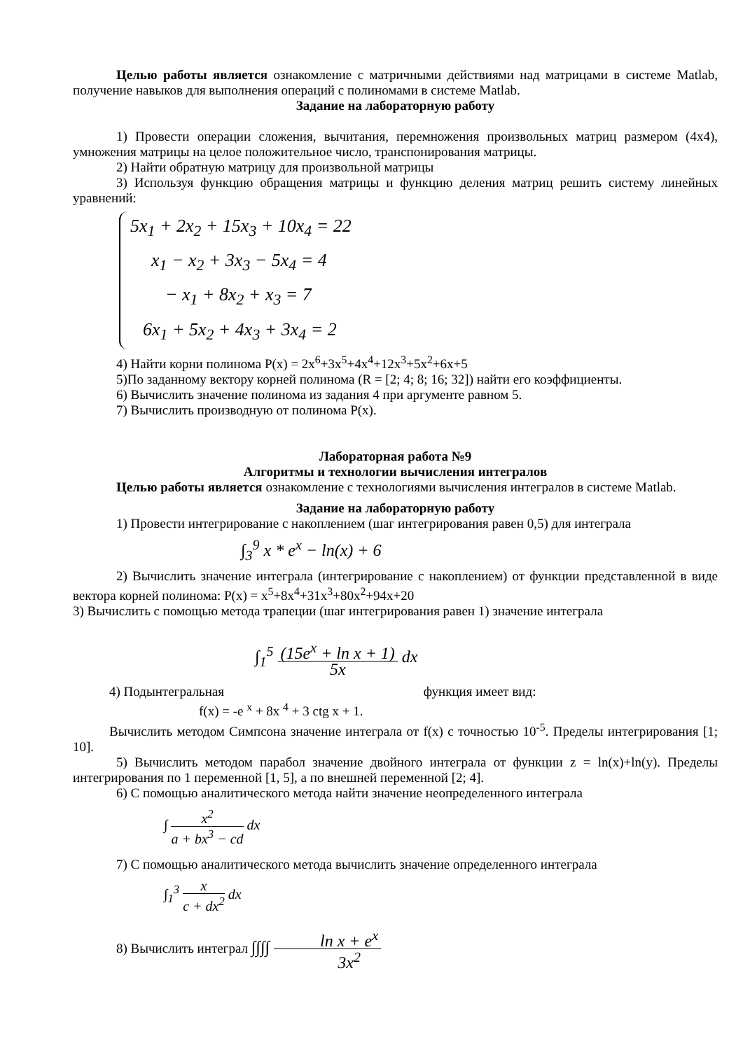Целью работы является ознакомление с матричными действиями над матрицами в системе Matlab, получение навыков для выполнения операций с полиномами в системе Matlab.
Задание на лабораторную работу
1) Провести операции сложения, вычитания, перемножения произвольных матриц размером (4x4), умножения матрицы на целое положительное число, транспонирования матрицы.
2) Найти обратную матрицу для произвольной матрицы
3) Используя функцию обращения матрицы и функцию деления матриц решить систему линейных уравнений:
5x<sub>1</sub> + 2x<sub>2</sub> + 15x<sub>3</sub> + 10x<sub>4</sub> = 22
x<sub>1</sub> − x<sub>2</sub> + 3x<sub>3</sub> − 5x<sub>4</sub> = 4
− x<sub>1</sub> + 8x<sub>2</sub> + x<sub>3</sub> = 7
6x<sub>1</sub> + 5x<sub>2</sub> + 4x<sub>3</sub> + 3x<sub>4</sub> = 2
4) Найти корни полинома P(x) = 2x<sup>6</sup>+3x<sup>5</sup>+4x<sup>4</sup>+12x<sup>3</sup>+5x<sup>2</sup>+6x+5
5)По заданному вектору корней полинома (R = [2; 4; 8; 16; 32]) найти его коэффициенты.
6) Вычислить значение полинома из задания 4 при аргументе равном 5.
7) Вычислить производную от полинома P(x).
Лабораторная работа №9
Алгоритмы и технологии вычисления интегралов
Целью работы является ознакомление с технологиями вычисления интегралов в системе Matlab.
Задание на лабораторную работу
1) Провести интегрирование с накоплением (шаг интегрирования равен 0,5) для интеграла
∫<sub>3</sub><sup>9</sup> x * e<sup>x</sup> − ln(x) + 6
2) Вычислить значение интеграла (интегрирование с накоплением) от функции представленной в виде вектора корней полинома: P(x) = x<sup>5</sup>+8x<sup>4</sup>+31x<sup>3</sup>+80x<sup>2</sup>+94x+20
3) Вычислить с помощью метода трапеции (шаг интегрирования равен 1) значение интеграла
∫<sub>1</sub><sup>5</sup> (15e<sup>x</sup> + ln x + 1) 5x dx
4) Подынтегральная функция имеет вид:
f(x) = -e <sup>x</sup> + 8x <sup>4</sup> + 3 ctg x + 1.
Вычислить методом Симпсона значение интеграла от f(x) с точностью 10<sup>-5</sup>. Пределы интегрирования [1; 10].
5) Вычислить методом парабол значение двойного интеграла от функции z = ln(x)+ln(y). Пределы интегрирования по 1 переменной [1, 5], а по внешней переменной [2; 4].
6) С помощью аналитического метода найти значение неопределенного интеграла
∫ x<sup>2</sup> a + bx<sup>3</sup> − cd dx
7) С помощью аналитического метода вычислить значение определенного интеграла
∫<sub>1</sub><sup>3</sup> x c + dx<sup>2</sup> dx
8) Вычислить интеграл ∫∫∫∫ ln x + e<sup>x</sup> 3x<sup>2</sup>